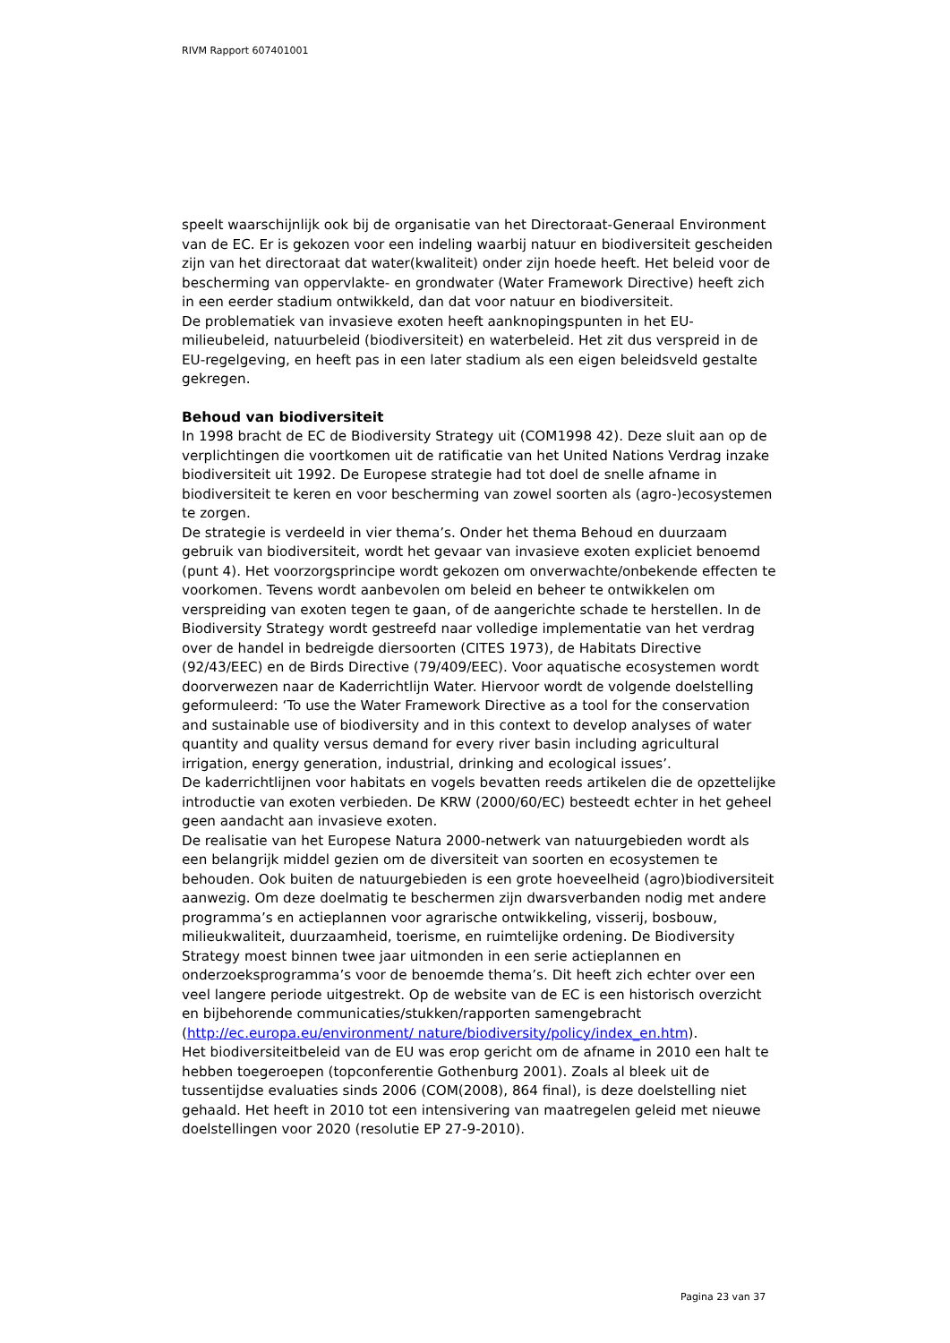RIVM Rapport 607401001
speelt waarschijnlijk ook bij de organisatie van het Directoraat-Generaal Environment van de EC. Er is gekozen voor een indeling waarbij natuur en biodiversiteit gescheiden zijn van het directoraat dat water(kwaliteit) onder zijn hoede heeft. Het beleid voor de bescherming van oppervlakte- en grondwater (Water Framework Directive) heeft zich in een eerder stadium ontwikkeld, dan dat voor natuur en biodiversiteit.
De problematiek van invasieve exoten heeft aanknopingspunten in het EU-milieubeleid, natuurbeleid (biodiversiteit) en waterbeleid. Het zit dus verspreid in de EU-regelgeving, en heeft pas in een later stadium als een eigen beleidsveld gestalte gekregen.
Behoud van biodiversiteit
In 1998 bracht de EC de Biodiversity Strategy uit (COM1998 42). Deze sluit aan op de verplichtingen die voortkomen uit de ratificatie van het United Nations Verdrag inzake biodiversiteit uit 1992. De Europese strategie had tot doel de snelle afname in biodiversiteit te keren en voor bescherming van zowel soorten als (agro-)ecosystemen te zorgen.
De strategie is verdeeld in vier thema’s. Onder het thema Behoud en duurzaam gebruik van biodiversiteit, wordt het gevaar van invasieve exoten expliciet benoemd (punt 4). Het voorzorgsprincipe wordt gekozen om onverwachte/onbekende effecten te voorkomen. Tevens wordt aanbevolen om beleid en beheer te ontwikkelen om verspreiding van exoten tegen te gaan, of de aangerichte schade te herstellen. In de Biodiversity Strategy wordt gestreefd naar volledige implementatie van het verdrag over de handel in bedreigde diersoorten (CITES 1973), de Habitats Directive (92/43/EEC) en de Birds Directive (79/409/EEC). Voor aquatische ecosystemen wordt doorverwezen naar de Kaderrichtlijn Water. Hiervoor wordt de volgende doelstelling geformuleerd: ‘To use the Water Framework Directive as a tool for the conservation and sustainable use of biodiversity and in this context to develop analyses of water quantity and quality versus demand for every river basin including agricultural irrigation, energy generation, industrial, drinking and ecological issues’.
De kaderrichtlijnen voor habitats en vogels bevatten reeds artikelen die de opzettelijke introductie van exoten verbieden. De KRW (2000/60/EC) besteedt echter in het geheel geen aandacht aan invasieve exoten.
De realisatie van het Europese Natura 2000-netwerk van natuurgebieden wordt als een belangrijk middel gezien om de diversiteit van soorten en ecosystemen te behouden. Ook buiten de natuurgebieden is een grote hoeveelheid (agro)biodiversiteit aanwezig. Om deze doelmatig te beschermen zijn dwarsverbanden nodig met andere programma’s en actieplannen voor agrarische ontwikkeling, visserij, bosbouw, milieukwaliteit, duurzaamheid, toerisme, en ruimtelijke ordening. De Biodiversity Strategy moest binnen twee jaar uitmonden in een serie actieplannen en onderzoeksprogramma’s voor de benoemde thema’s. Dit heeft zich echter over een veel langere periode uitgestrekt. Op de website van de EC is een historisch overzicht en bijbehorende communicaties/stukken/rapporten samengebracht (http://ec.europa.eu/environment/ nature/biodiversity/policy/index_en.htm).
Het biodiversiteitbeleid van de EU was erop gericht om de afname in 2010 een halt te hebben toegeroepen (topconferentie Gothenburg 2001). Zoals al bleek uit de tussentijdse evaluaties sinds 2006 (COM(2008), 864 final), is deze doelstelling niet gehaald. Het heeft in 2010 tot een intensivering van maatregelen geleid met nieuwe doelstellingen voor 2020 (resolutie EP 27-9-2010).
Pagina 23 van 37